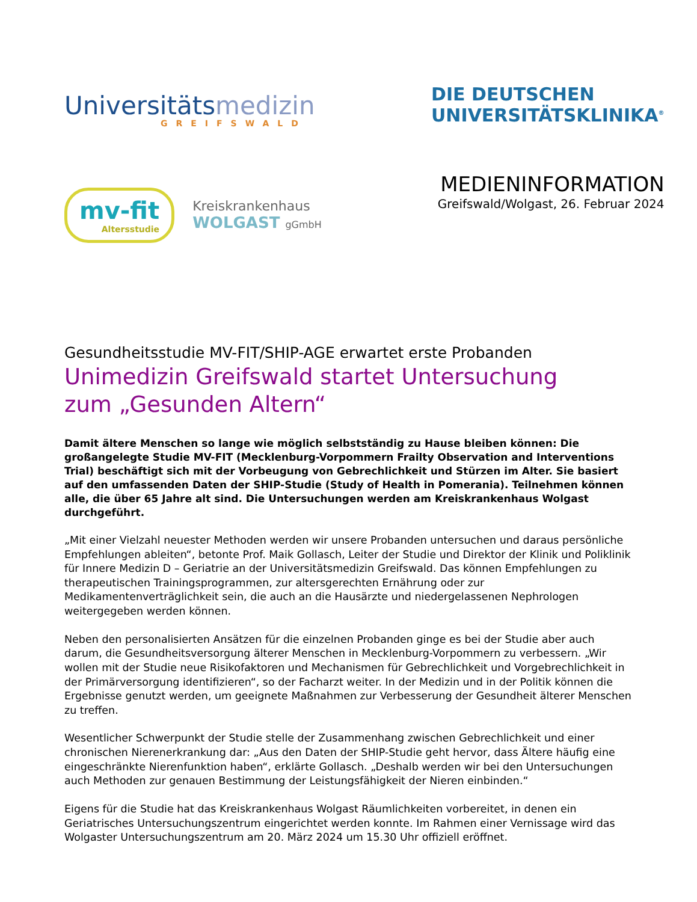Universitätsmedizin
GREIFSWALD
DIE DEUTSCHEN
UNIVERSITÄTSKLINIKA<sup>®</sup>
mv-fit
Altersstudie
Kreiskrankenhaus
WOLGAST gGmbH
MEDIENINFORMATION
Greifswald/Wolgast, 26. Februar 2024
Gesundheitsstudie MV-FIT/SHIP-AGE erwartet erste Probanden
Unimedizin Greifswald startet Untersuchung
zum „Gesunden Altern“
Damit ältere Menschen so lange wie möglich selbstständig zu Hause bleiben können: Die großangelegte Studie MV-FIT (Mecklenburg-Vorpommern Frailty Observation and Interventions Trial) beschäftigt sich mit der Vorbeugung von Gebrechlichkeit und Stürzen im Alter. Sie basiert auf den umfassenden Daten der SHIP-Studie (Study of Health in Pomerania). Teilnehmen können alle, die über 65 Jahre alt sind. Die Untersuchungen werden am Kreiskrankenhaus Wolgast durchgeführt.
„Mit einer Vielzahl neuester Methoden werden wir unsere Probanden untersuchen und daraus persönliche Empfehlungen ableiten“, betonte Prof. Maik Gollasch, Leiter der Studie und Direktor der Klinik und Poliklinik für Innere Medizin D – Geriatrie an der Universitätsmedizin Greifswald. Das können Empfehlungen zu therapeutischen Trainingsprogrammen, zur altersgerechten Ernährung oder zur Medikamentenverträglichkeit sein, die auch an die Hausärzte und niedergelassenen Nephrologen weitergegeben werden können.
Neben den personalisierten Ansätzen für die einzelnen Probanden ginge es bei der Studie aber auch darum, die Gesundheitsversorgung älterer Menschen in Mecklenburg-Vorpommern zu verbessern. „Wir wollen mit der Studie neue Risikofaktoren und Mechanismen für Gebrechlichkeit und Vorgebrechlichkeit in der Primärversorgung identifizieren“, so der Facharzt weiter. In der Medizin und in der Politik können die Ergebnisse genutzt werden, um geeignete Maßnahmen zur Verbesserung der Gesundheit älterer Menschen zu treffen.
Wesentlicher Schwerpunkt der Studie stelle der Zusammenhang zwischen Gebrechlichkeit und einer chronischen Nierenerkrankung dar: „Aus den Daten der SHIP-Studie geht hervor, dass Ältere häufig eine eingeschränkte Nierenfunktion haben“, erklärte Gollasch. „Deshalb werden wir bei den Untersuchungen auch Methoden zur genauen Bestimmung der Leistungsfähigkeit der Nieren einbinden.“
Eigens für die Studie hat das Kreiskrankenhaus Wolgast Räumlichkeiten vorbereitet, in denen ein Geriatrisches Untersuchungszentrum eingerichtet werden konnte. Im Rahmen einer Vernissage wird das Wolgaster Untersuchungszentrum am 20. März 2024 um 15.30 Uhr offiziell eröffnet.